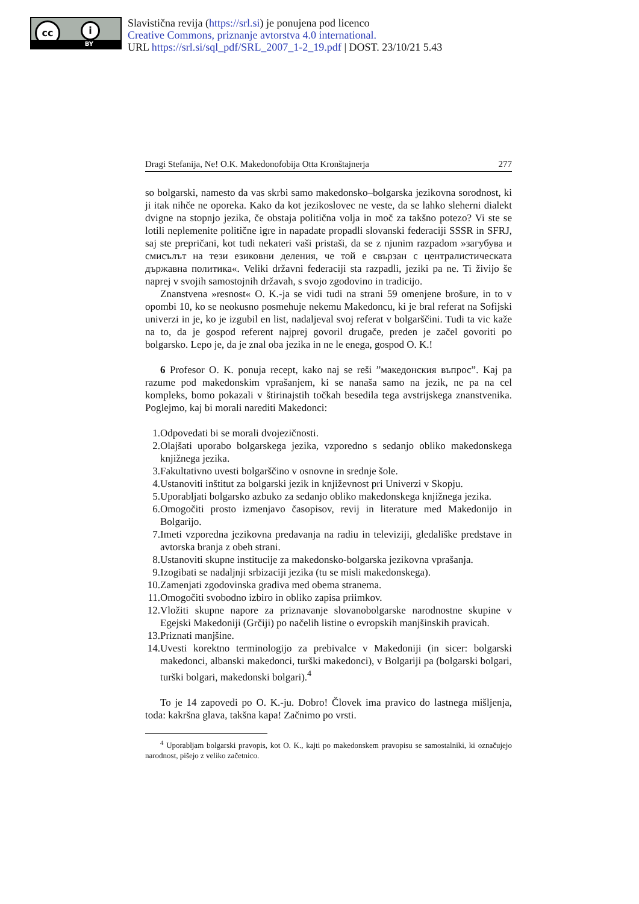cc i
BY
Slavistična revija (https://srl.si) je ponujena pod licenco
Creative Commons, priznanje avtorstva 4.0 international.
URL https://srl.si/sql_pdf/SRL_2007_1-2_19.pdf | DOST. 23/10/21 5.43
Dragi Stefanija, Ne! O.K. Makedonofobija Otta Kronštajnerja 277
so bolgarski, namesto da vas skrbi samo makedonsko–bolgarska jezikovna sorodnost, ki ji itak nihče ne oporeka. Kako da kot jezikoslovec ne veste, da se lahko sleherni dialekt dvigne na stopnjo jezika, če obstaja politična volja in moč za takšno potezo? Vi ste se lotili neplemenite politične igre in napadate propadli slovanski federaciji SSSR in SFRJ, saj ste prepričani, kot tudi nekateri vaši pristaši, da se z njunim razpadom »загубува и смисълът на тези езиковни деления, че той е свързан с централистическата държавна политика«. Veliki državni federaciji sta razpadli, jeziki pa ne. Ti živijo še naprej v svojih samostojnih državah, s svojo zgodovino in tradicijo.
Znanstvena »resnost« O. K.-ja se vidi tudi na strani 59 omenjene brošure, in to v opombi 10, ko se neokusno posmehuje nekemu Makedoncu, ki je bral referat na Sofijski univerzi in je, ko je izgubil en list, nadaljeval svoj referat v bolgarščini. Tudi ta vic kaže na to, da je gospod referent najprej govoril drugače, preden je začel govoriti po bolgarsko. Lepo je, da je znal oba jezika in ne le enega, gospod O. K.!
6 Profesor O. K. ponuja recept, kako naj se reši ”македонския въпрос”. Kaj pa razume pod makedonskim vprašanjem, ki se nanaša samo na jezik, ne pa na cel kompleks, bomo pokazali v štirinajstih točkah besedila tega avstrijskega znanstvenika. Poglejmo, kaj bi morali narediti Makedonci:
1. Odpovedati bi se morali dvojezičnosti.
2. Olajšati uporabo bolgarskega jezika, vzporedno s sedanjo obliko makedonskega knjižnega jezika.
3. Fakultativno uvesti bolgarščino v osnovne in srednje šole.
4. Ustanoviti inštitut za bolgarski jezik in književnost pri Univerzi v Skopju.
5. Uporabljati bolgarsko azbuko za sedanjo obliko makedonskega knjižnega jezika.
6. Omogočiti prosto izmenjavo časopisov, revij in literature med Makedonijo in Bolgarijo.
7. Imeti vzporedna jezikovna predavanja na radiu in televiziji, gledališke predstave in avtorska branja z obeh strani.
8. Ustanoviti skupne institucije za makedonsko-bolgarska jezikovna vprašanja.
9. Izogibati se nadaljnji srbizaciji jezika (tu se misli makedonskega).
10. Zamenjati zgodovinska gradiva med obema stranema.
11. Omogočiti svobodno izbiro in obliko zapisa priimkov.
12. Vložiti skupne napore za priznavanje slovanobolgarske narodnostne skupine v Egejski Makedoniji (Grčiji) po načelih listine o evropskih manjšinskih pravicah.
13. Priznati manjšine.
14. Uvesti korektno terminologijo za prebivalce v Makedoniji (in sicer: bolgarski makedonci, albanski makedonci, turški makedonci), v Bolgariji pa (bolgarski bolgari, turški bolgari, makedonski bolgari).<sup>4</sup>
To je 14 zapovedi po O. K.-ju. Dobro! Človek ima pravico do lastnega mišljenja, toda: kakršna glava, takšna kapa! Začnimo po vrsti.
<sup>4</sup> Uporabljam bolgarski pravopis, kot O. K., kajti po makedonskem pravopisu se samostalniki, ki označujejo narodnost, pišejo z veliko začetnico.